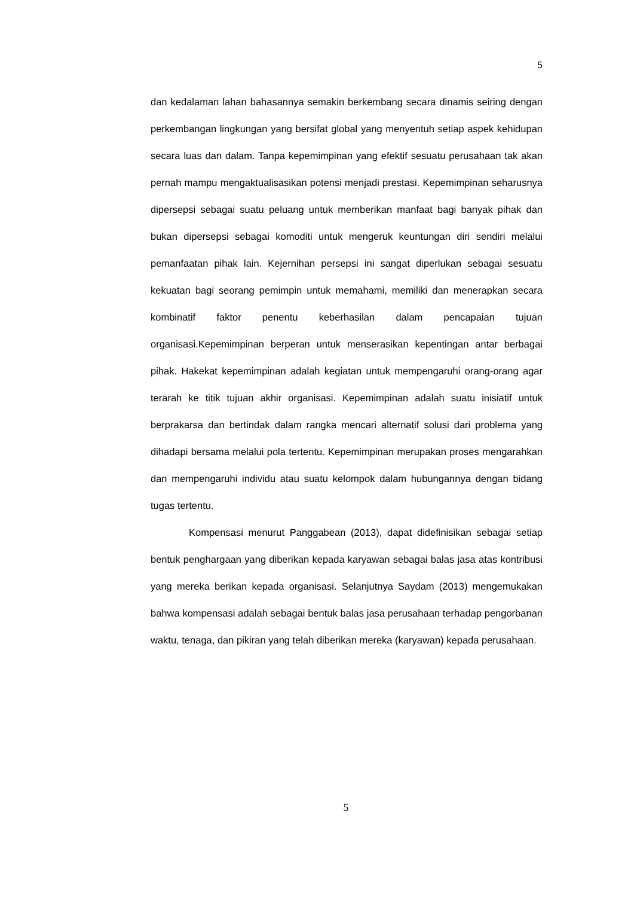5
dan kedalaman lahan bahasannya semakin berkembang secara dinamis seiring dengan perkembangan lingkungan yang bersifat global yang menyentuh setiap aspek kehidupan secara luas dan dalam. Tanpa kepemimpinan yang efektif sesuatu perusahaan tak akan pernah mampu mengaktualisasikan potensi menjadi prestasi. Kepemimpinan seharusnya dipersepsi sebagai suatu peluang untuk memberikan manfaat bagi banyak pihak dan bukan dipersepsi sebagai komoditi untuk mengeruk keuntungan diri sendiri melalui pemanfaatan pihak lain. Kejernihan persepsi ini sangat diperlukan sebagai sesuatu kekuatan bagi seorang pemimpin untuk memahami, memiliki dan menerapkan secara kombinatif faktor penentu keberhasilan dalam pencapaian tujuan organisasi.Kepemimpinan berperan untuk menserasikan kepentingan antar berbagai pihak. Hakekat kepemimpinan adalah kegiatan untuk mempengaruhi orang-orang agar terarah ke titik tujuan akhir organisasi. Kepemimpinan adalah suatu inisiatif untuk berprakarsa dan bertindak dalam rangka mencari alternatif solusi dari problema yang dihadapi bersama melalui pola tertentu. Kepemimpinan merupakan proses mengarahkan dan mempengaruhi individu atau suatu kelompok dalam hubungannya dengan bidang tugas tertentu.
Kompensasi menurut Panggabean (2013), dapat didefinisikan sebagai setiap bentuk penghargaan yang diberikan kepada karyawan sebagai balas jasa atas kontribusi yang mereka berikan kepada organisasi. Selanjutnya Saydam (2013) mengemukakan bahwa kompensasi adalah sebagai bentuk balas jasa perusahaan terhadap pengorbanan waktu, tenaga, dan pikiran yang telah diberikan mereka (karyawan) kepada perusahaan.
5